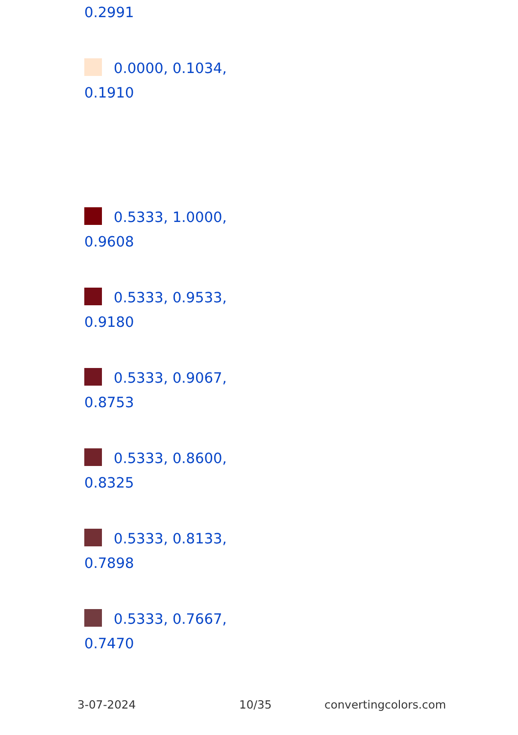0.2991
0.0000, 0.1034, 0.1910
0.5333, 1.0000, 0.9608
0.5333, 0.9533, 0.9180
0.5333, 0.9067, 0.8753
0.5333, 0.8600, 0.8325
0.5333, 0.8133, 0.7898
0.5333, 0.7667, 0.7470
3-07-2024 10/35 convertingcolors.com